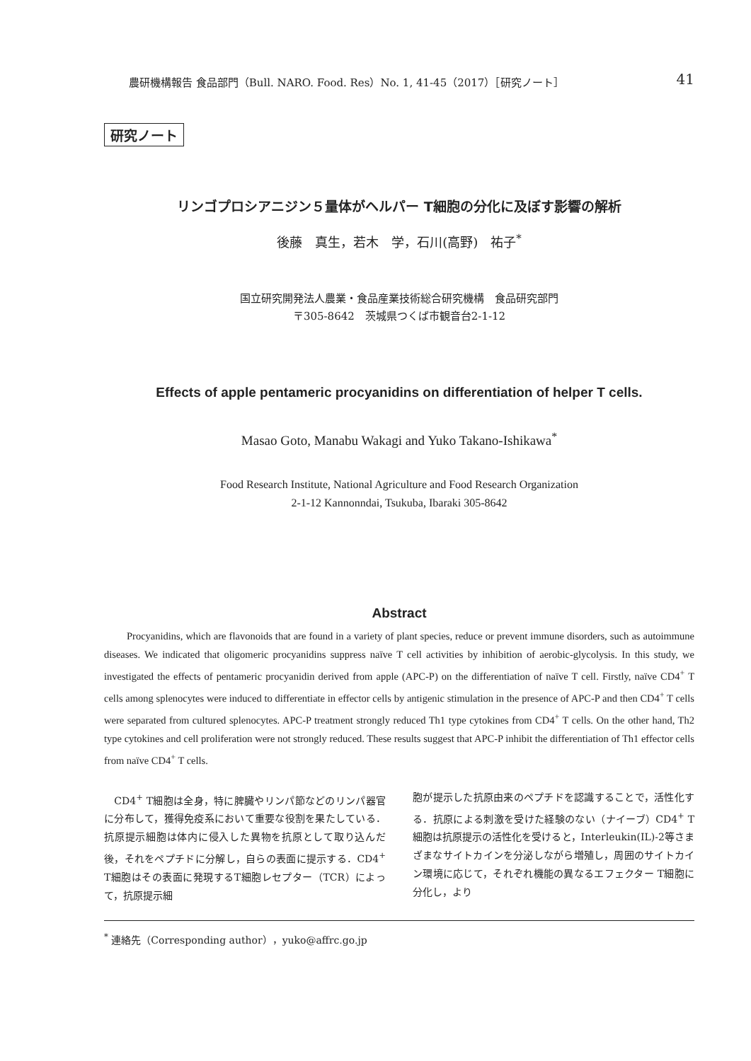農研機構報告 食品部門（Bull. NARO. Food. Res）No. 1, 41-45（2017）［研究ノート］ 41
研究ノート
リンゴプロシアニジン５量体がヘルパー T細胞の分化に及ぼす影響の解析
後藤　真生，若木　学，石川(高野)　祐子<sup>*</sup>
国立研究開発法人農業・食品産業技術総合研究機構　食品研究部門
〒305-8642　茨城県つくば市観音台2-1-12
Effects of apple pentameric procyanidins on differentiation of helper T cells.
Masao Goto, Manabu Wakagi and Yuko Takano-Ishikawa<sup>*</sup>
Food Research Institute, National Agriculture and Food Research Organization
2-1-12 Kannonndai, Tsukuba, Ibaraki 305-8642
Abstract
Procyanidins, which are flavonoids that are found in a variety of plant species, reduce or prevent immune disorders, such as autoimmune diseases. We indicated that oligomeric procyanidins suppress naïve T cell activities by inhibition of aerobic-glycolysis. In this study, we investigated the effects of pentameric procyanidin derived from apple (APC-P) on the differentiation of naïve T cell. Firstly, naïve CD4<sup>+</sup> T cells among splenocytes were induced to differentiate in effector cells by antigenic stimulation in the presence of APC-P and then CD4<sup>+</sup> T cells were separated from cultured splenocytes. APC-P treatment strongly reduced Th1 type cytokines from CD4<sup>+</sup> T cells. On the other hand, Th2 type cytokines and cell proliferation were not strongly reduced. These results suggest that APC-P inhibit the differentiation of Th1 effector cells from naïve CD4<sup>+</sup> T cells.
　CD4<sup>+</sup> T細胞は全身，特に脾臓やリンパ節などのリンパ器官に分布して，獲得免疫系において重要な役割を果たしている．抗原提示細胞は体内に侵入した異物を抗原として取り込んだ後，それをペプチドに分解し，自らの表面に提示する．CD4<sup>+</sup> T細胞はその表面に発現するT細胞レセプター（TCR）によって，抗原提示細
胞が提示した抗原由来のペプチドを認識することで，活性化する．抗原による刺激を受けた経験のない（ナイーブ）CD4<sup>+</sup> T細胞は抗原提示の活性化を受けると，Interleukin(IL)-2等さまざまなサイトカインを分泌しながら増殖し，周囲のサイトカイン環境に応じて，それぞれ機能の異なるエフェクター T細胞に分化し，より
<sup>*</sup> 連絡先（Corresponding author），yuko@affrc.go.jp